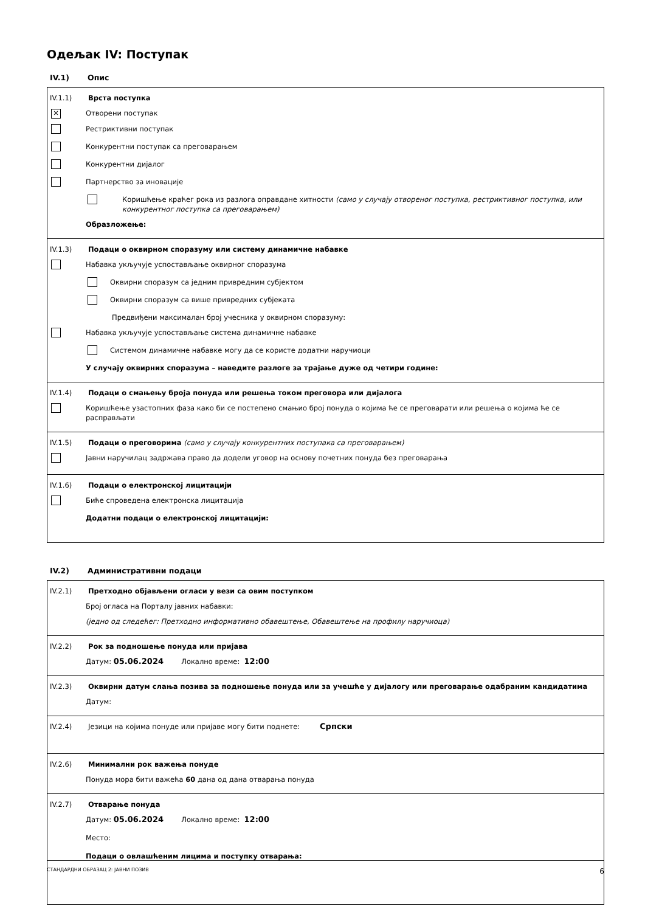Одељак IV: Поступак
IV.1) Опис
IV.1.1) Врста поступка
✕
Отворени поступак
Рестриктивни поступак
Конкурентни поступак са преговарањем
Конкурентни дијалог
Партнерство за иновације
Коришћење краћег рока из разлога оправдане хитности (само у случају отвореног поступка, рестриктивног поступка, или конкурентног поступка са преговарањем)
Образложење:
IV.1.3) Подаци о оквирном споразуму или систему динамичне набавке
Набавка укључује успостављање оквирног споразума
Оквирни споразум са једним привредним субјектом
Оквирни споразум са више привредних субјеката
Предвиђени максималан број учесника у оквирном споразуму:
Набавка укључује успостављање система динамичне набавке
Системом динамичне набавке могу да се користе додатни наручиоци
У случају оквирних споразума – наведите разлоге за трајање дуже од четири године:
IV.1.4) Подаци о смањењу броја понуда или решења током преговора или дијалога
Коришћење узастопних фаза како би се постепено смањио број понуда о којима ће се преговарати или решења о којима ће се расправљати
IV.1.5) Подаци о преговорима (само у случају конкурентних поступака са преговарањем)
Јавни наручилац задржава право да додели уговор на основу почетних понуда без преговарања
IV.1.6) Подаци о електронској лицитацији
Биће спроведена електронска лицитација
Додатни подаци о електронској лицитацији:
IV.2) Административни подаци
IV.2.1) Претходно објављени огласи у вези са овим поступком
Број огласа на Порталу јавних набавки:
(једно од следећег: Претходно информативно обавештење, Обавештење на профилу наручиоца)
IV.2.2) Рок за подношење понуда или пријава
Датум: 05.06.2024 Локално време: 12:00
IV.2.3) Оквирни датум слања позива за подношење понуда или за учешће у дијалогу или преговарање одабраним кандидатима
Датум:
IV.2.4)
Језици на којима понуде или пријаве могу бити поднете: Српски
IV.2.6) Минимални рок важења понуде
Понуда мора бити важећа 60 дана од дана отварања понуда
IV.2.7) Отварање понуда
Датум: 05.06.2024 Локално време: 12:00
Место:
Подаци о овлашћеним лицима и поступку отварања:
СТАНДАРДНИ ОБРАЗАЦ 2: ЈАВНИ ПОЗИВ 6